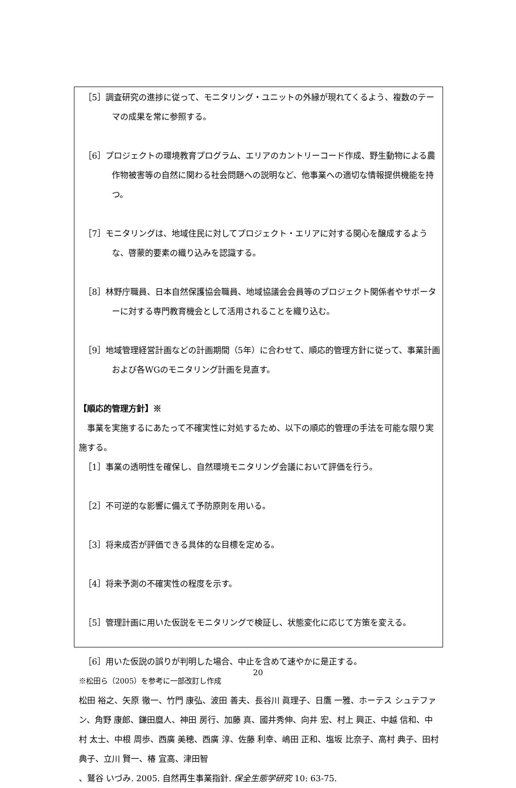［5］調査研究の進捗に従って、モニタリング・ユニットの外縁が現れてくるよう、複数のテーマの成果を常に参照する。
［6］プロジェクトの環境教育プログラム、エリアのカントリーコード作成、野生動物による農作物被害等の自然に関わる社会問題への説明など、他事業への適切な情報提供機能を持つ。
［7］モニタリングは、地域住民に対してプロジェクト・エリアに対する関心を醸成するような、啓蒙的要素の織り込みを認識する。
［8］林野庁職員、日本自然保護協会職員、地域協議会会員等のプロジェクト関係者やサポーターに対する専門教育機会として活用されることを織り込む。
［9］地域管理経営計画などの計画期間（5年）に合わせて、順応的管理方針に従って、事業計画および各WGのモニタリング計画を見直す。
【順応的管理方針】※
　事業を実施するにあたって不確実性に対処するため、以下の順応的管理の手法を可能な限り実施する。
［1］事業の透明性を確保し、自然環境モニタリング会議において評価を行う。
［2］不可逆的な影響に備えて予防原則を用いる。
［3］将来成否が評価できる具体的な目標を定める。
［4］将来予測の不確実性の程度を示す。
［5］管理計画に用いた仮説をモニタリングで検証し、状態変化に応じて方策を変える。
［6］用いた仮説の誤りが判明した場合、中止を含めて速やかに是正する。
※松田ら（2005）を参考に一部改訂し作成
松田 裕之、矢原 徹一、竹門 康弘、波田 善夫、長谷川 眞理子、日鷹 一雅、ホーテス シュテファン、角野 康郎、鎌田麿人、神田 房行、加藤 真、國井秀伸、向井 宏、村上 興正、中越 信和、中村 太士、中根 周歩、西廣 美穂、西廣 淳、佐藤 利幸、嶋田 正和、塩坂 比奈子、高村 典子、田村 典子、立川 賢一、椿 宜高、津田智
、鷲谷 いづみ. 2005. 自然再生事業指針. 保全生態学研究 10: 63-75.
20